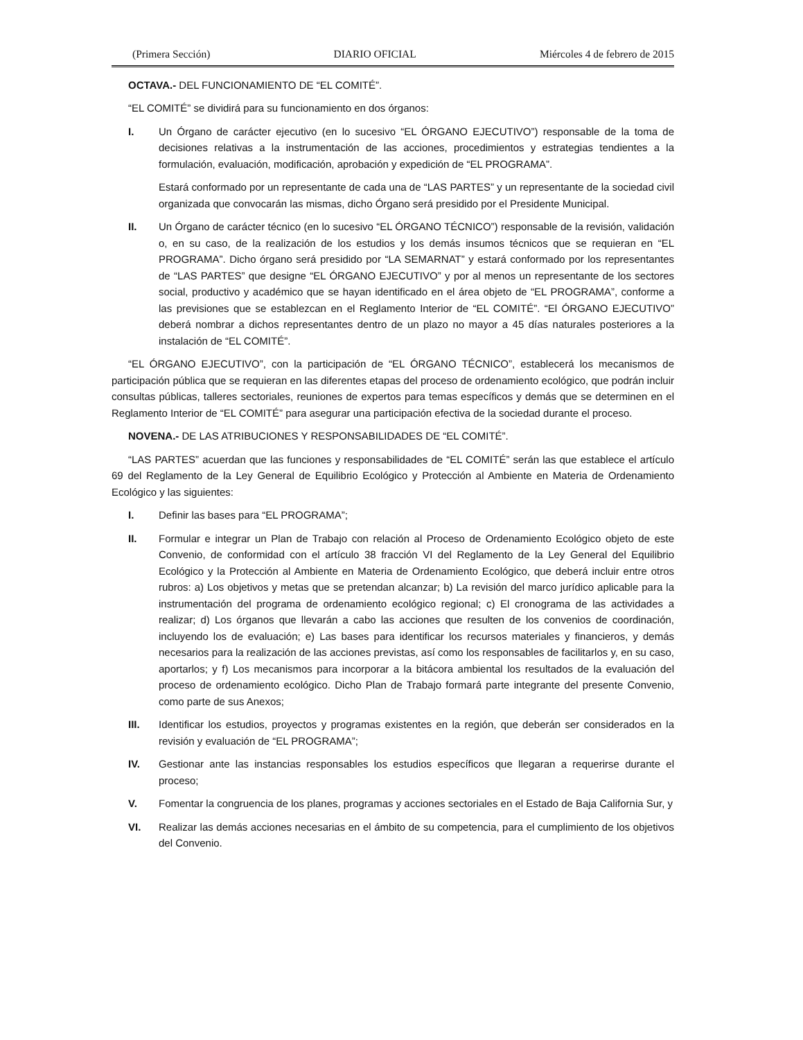(Primera Sección) DIARIO OFICIAL Miércoles 4 de febrero de 2015
OCTAVA.- DEL FUNCIONAMIENTO DE “EL COMITÉ”.
“EL COMITÉ” se dividirá para su funcionamiento en dos órganos:
I. Un Órgano de carácter ejecutivo (en lo sucesivo “EL ÓRGANO EJECUTIVO”) responsable de la toma de decisiones relativas a la instrumentación de las acciones, procedimientos y estrategias tendientes a la formulación, evaluación, modificación, aprobación y expedición de “EL PROGRAMA”.
Estará conformado por un representante de cada una de “LAS PARTES” y un representante de la sociedad civil organizada que convocarán las mismas, dicho Órgano será presidido por el Presidente Municipal.
II. Un Órgano de carácter técnico (en lo sucesivo “EL ÓRGANO TÉCNICO”) responsable de la revisión, validación o, en su caso, de la realización de los estudios y los demás insumos técnicos que se requieran en “EL PROGRAMA”. Dicho órgano será presidido por “LA SEMARNAT” y estará conformado por los representantes de “LAS PARTES” que designe “EL ÓRGANO EJECUTIVO” y por al menos un representante de los sectores social, productivo y académico que se hayan identificado en el área objeto de “EL PROGRAMA”, conforme a las previsiones que se establezcan en el Reglamento Interior de “EL COMITÉ”. “El ÓRGANO EJECUTIVO” deberá nombrar a dichos representantes dentro de un plazo no mayor a 45 días naturales posteriores a la instalación de “EL COMITÉ”.
“EL ÓRGANO EJECUTIVO”, con la participación de “EL ÓRGANO TÉCNICO”, establecerá los mecanismos de participación pública que se requieran en las diferentes etapas del proceso de ordenamiento ecológico, que podrán incluir consultas públicas, talleres sectoriales, reuniones de expertos para temas específicos y demás que se determinen en el Reglamento Interior de “EL COMITÉ” para asegurar una participación efectiva de la sociedad durante el proceso.
NOVENA.- DE LAS ATRIBUCIONES Y RESPONSABILIDADES DE “EL COMITÉ”.
“LAS PARTES” acuerdan que las funciones y responsabilidades de “EL COMITÉ” serán las que establece el artículo 69 del Reglamento de la Ley General de Equilibrio Ecológico y Protección al Ambiente en Materia de Ordenamiento Ecológico y las siguientes:
I. Definir las bases para “EL PROGRAMA”;
II. Formular e integrar un Plan de Trabajo con relación al Proceso de Ordenamiento Ecológico objeto de este Convenio, de conformidad con el artículo 38 fracción VI del Reglamento de la Ley General del Equilibrio Ecológico y la Protección al Ambiente en Materia de Ordenamiento Ecológico, que deberá incluir entre otros rubros: a) Los objetivos y metas que se pretendan alcanzar; b) La revisión del marco jurídico aplicable para la instrumentación del programa de ordenamiento ecológico regional; c) El cronograma de las actividades a realizar; d) Los órganos que llevarán a cabo las acciones que resulten de los convenios de coordinación, incluyendo los de evaluación; e) Las bases para identificar los recursos materiales y financieros, y demás necesarios para la realización de las acciones previstas, así como los responsables de facilitarlos y, en su caso, aportarlos; y f) Los mecanismos para incorporar a la bitácora ambiental los resultados de la evaluación del proceso de ordenamiento ecológico. Dicho Plan de Trabajo formará parte integrante del presente Convenio, como parte de sus Anexos;
III. Identificar los estudios, proyectos y programas existentes en la región, que deberán ser considerados en la revisión y evaluación de “EL PROGRAMA”;
IV. Gestionar ante las instancias responsables los estudios específicos que llegaran a requerirse durante el proceso;
V. Fomentar la congruencia de los planes, programas y acciones sectoriales en el Estado de Baja California Sur, y
VI. Realizar las demás acciones necesarias en el ámbito de su competencia, para el cumplimiento de los objetivos del Convenio.